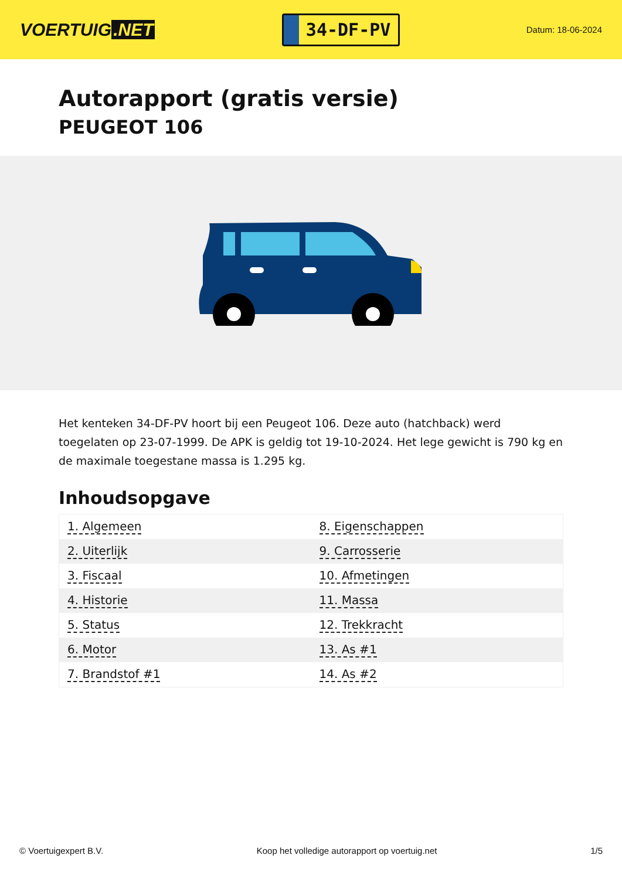VOERTUIG.NET
34-DF-PV
Datum: 18-06-2024
Autorapport (gratis versie)
PEUGEOT 106
Het kenteken 34-DF-PV hoort bij een Peugeot 106. Deze auto (hatchback) werd toegelaten op 23-07-1999. De APK is geldig tot 19-10-2024. Het lege gewicht is 790 kg en de maximale toegestane massa is 1.295 kg.
Inhoudsopgave
| 1. Algemeen | 8. Eigenschappen |
| 2. Uiterlijk | 9. Carrosserie |
| 3. Fiscaal | 10. Afmetingen |
| 4. Historie | 11. Massa |
| 5. Status | 12. Trekkracht |
| 6. Motor | 13. As #1 |
| 7. Brandstof #1 | 14. As #2 |
© Voertuigexpert B.V. Koop het volledige autorapport op voertuig.net 1/5